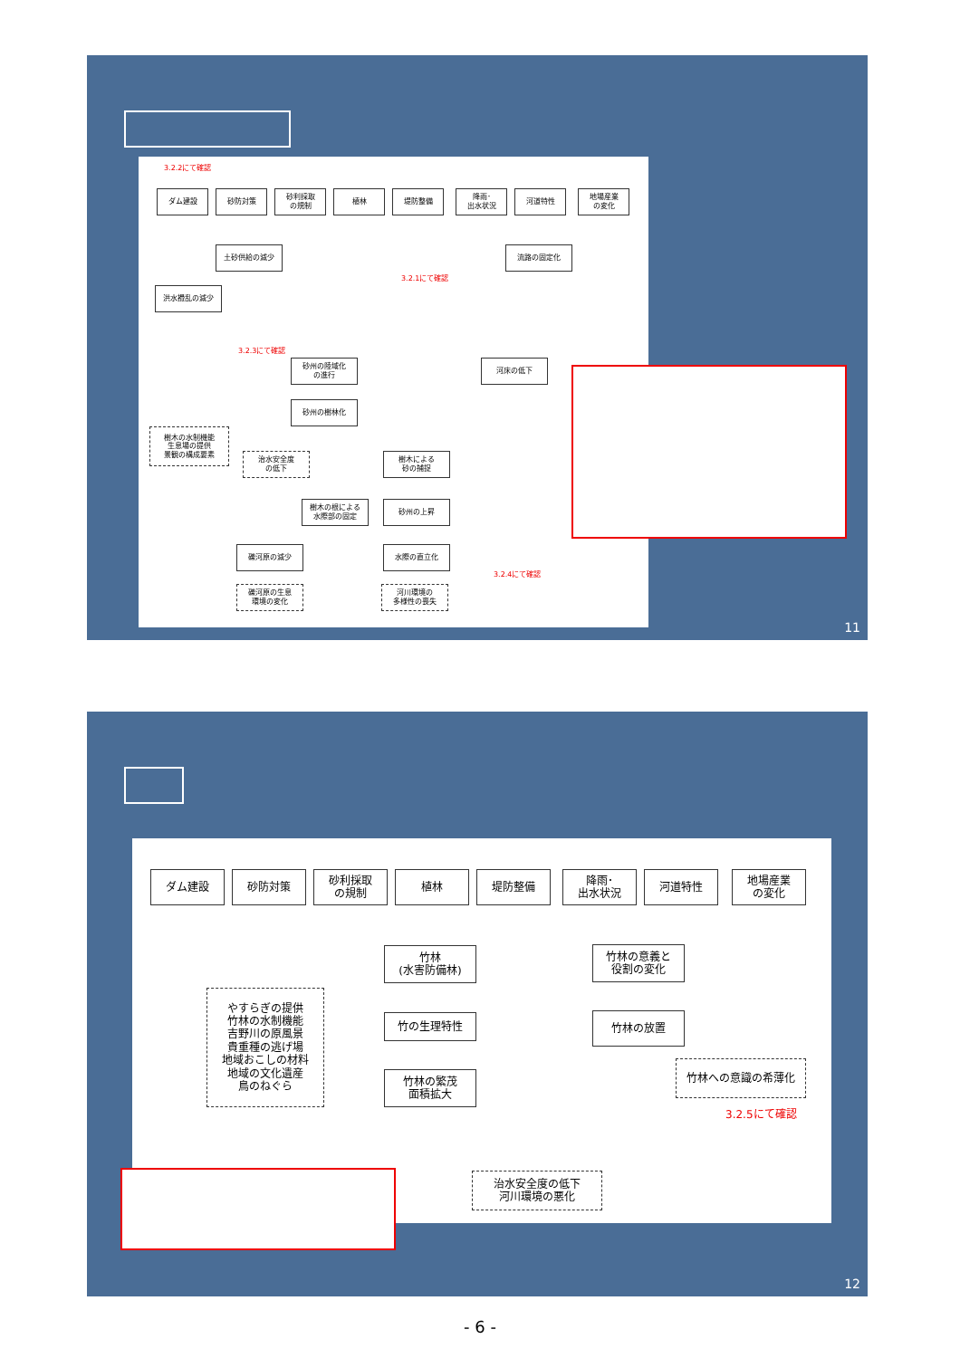3.2.2にて確認
ダム建設 砂防対策
砂利採取
の規制
植林 堤防整備
降雨･
出水状況
河道特性
地場産業
の変化
土砂供給の減少 流路の固定化
3.2.1にて確認
洪水攪乱の減少
3.2.3にて確認
砂州の陸域化
の進行
河床の低下
砂州の樹林化
樹木の水制機能
生息場の提供
景観の構成要素
治水安全度
の低下
樹木による
砂の捕捉
樹木の根による
水際部の固定
砂州の上昇
礫河原の減少 水際の直立化
3.2.4にて確認
礫河原の生息
環境の変化
河川環境の
多様性の喪失
11
ダム建設 砂防対策
砂利採取
の規制
植林 堤防整備
降雨･
出水状況
河道特性
地場産業
の変化
竹林
(水害防備林)
竹林の意義と
役割の変化
やすらぎの提供
竹林の水制機能
吉野川の原風景
貴重種の逃げ場
地域おこしの材料
地域の文化遺産
鳥のねぐら
竹の生理特性 竹林の放置
竹林への意識の希薄化
竹林の繁茂
面積拡大
3.2.5にて確認
治水安全度の低下
河川環境の悪化
12
- 6 -